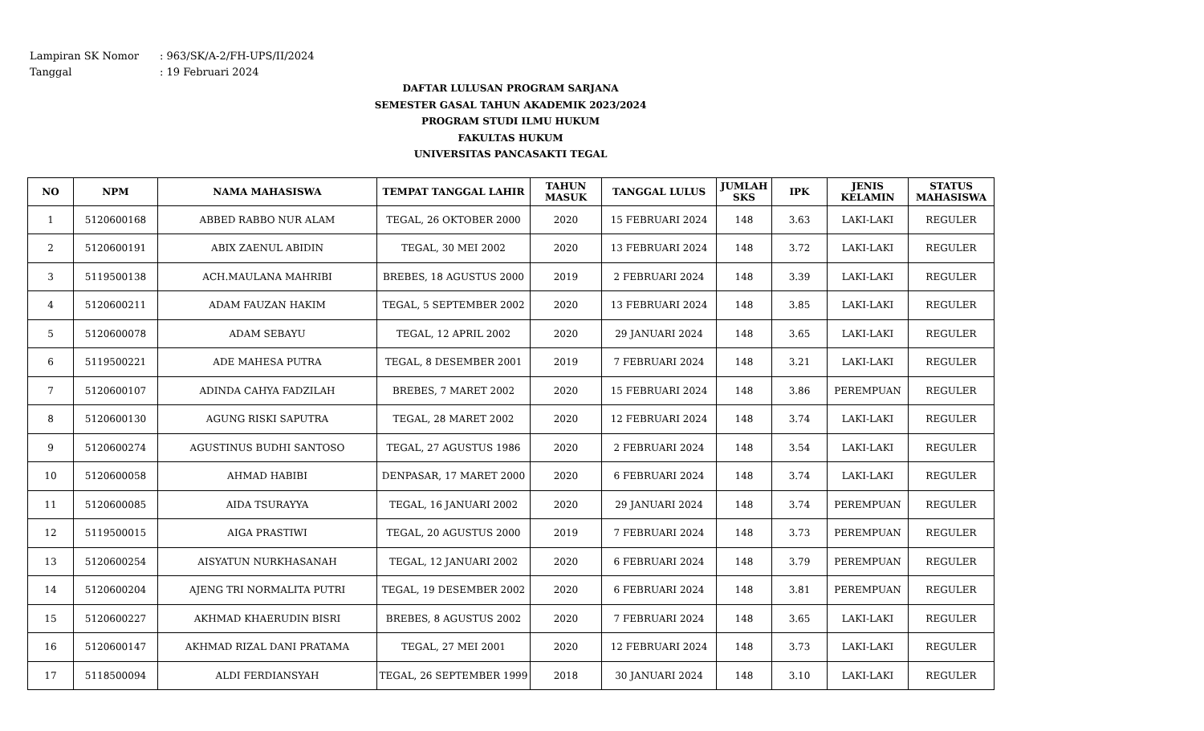Lampiran SK Nomor: 963/SK/A-2/FH-UPS/II/2024
Tanggal: 19 Februari 2024
DAFTAR LULUSAN PROGRAM SARJANA
SEMESTER GASAL TAHUN AKADEMIK 2023/2024
PROGRAM STUDI ILMU HUKUM
FAKULTAS HUKUM
UNIVERSITAS PANCASAKTI TEGAL
| NO | NPM | NAMA MAHASISWA | TEMPAT TANGGAL LAHIR | TAHUN MASUK | TANGGAL LULUS | JUMLAH SKS | IPK | JENIS KELAMIN | STATUS MAHASISWA |
| --- | --- | --- | --- | --- | --- | --- | --- | --- | --- |
| 1 | 5120600168 | ABBED RABBO NUR ALAM | TEGAL, 26 OKTOBER 2000 | 2020 | 15 FEBRUARI 2024 | 148 | 3.63 | LAKI-LAKI | REGULER |
| 2 | 5120600191 | ABIX ZAENUL ABIDIN | TEGAL, 30 MEI 2002 | 2020 | 13 FEBRUARI 2024 | 148 | 3.72 | LAKI-LAKI | REGULER |
| 3 | 5119500138 | ACH.MAULANA MAHRIBI | BREBES, 18 AGUSTUS 2000 | 2019 | 2 FEBRUARI 2024 | 148 | 3.39 | LAKI-LAKI | REGULER |
| 4 | 5120600211 | ADAM FAUZAN HAKIM | TEGAL, 5 SEPTEMBER 2002 | 2020 | 13 FEBRUARI 2024 | 148 | 3.85 | LAKI-LAKI | REGULER |
| 5 | 5120600078 | ADAM SEBAYU | TEGAL, 12 APRIL 2002 | 2020 | 29 JANUARI 2024 | 148 | 3.65 | LAKI-LAKI | REGULER |
| 6 | 5119500221 | ADE MAHESA PUTRA | TEGAL, 8 DESEMBER 2001 | 2019 | 7 FEBRUARI 2024 | 148 | 3.21 | LAKI-LAKI | REGULER |
| 7 | 5120600107 | ADINDA CAHYA FADZILAH | BREBES, 7 MARET 2002 | 2020 | 15 FEBRUARI 2024 | 148 | 3.86 | PEREMPUAN | REGULER |
| 8 | 5120600130 | AGUNG RISKI SAPUTRA | TEGAL, 28 MARET 2002 | 2020 | 12 FEBRUARI 2024 | 148 | 3.74 | LAKI-LAKI | REGULER |
| 9 | 5120600274 | AGUSTINUS BUDHI SANTOSO | TEGAL, 27 AGUSTUS 1986 | 2020 | 2 FEBRUARI 2024 | 148 | 3.54 | LAKI-LAKI | REGULER |
| 10 | 5120600058 | AHMAD HABIBI | DENPASAR, 17 MARET 2000 | 2020 | 6 FEBRUARI 2024 | 148 | 3.74 | LAKI-LAKI | REGULER |
| 11 | 5120600085 | AIDA TSURAYYA | TEGAL, 16 JANUARI 2002 | 2020 | 29 JANUARI 2024 | 148 | 3.74 | PEREMPUAN | REGULER |
| 12 | 5119500015 | AIGA PRASTIWI | TEGAL, 20 AGUSTUS 2000 | 2019 | 7 FEBRUARI 2024 | 148 | 3.73 | PEREMPUAN | REGULER |
| 13 | 5120600254 | AISYATUN NURKHASANAH | TEGAL, 12 JANUARI 2002 | 2020 | 6 FEBRUARI 2024 | 148 | 3.79 | PEREMPUAN | REGULER |
| 14 | 5120600204 | AJENG TRI NORMALITA PUTRI | TEGAL, 19 DESEMBER 2002 | 2020 | 6 FEBRUARI 2024 | 148 | 3.81 | PEREMPUAN | REGULER |
| 15 | 5120600227 | AKHMAD KHAERUDIN BISRI | BREBES, 8 AGUSTUS 2002 | 2020 | 7 FEBRUARI 2024 | 148 | 3.65 | LAKI-LAKI | REGULER |
| 16 | 5120600147 | AKHMAD RIZAL DANI PRATAMA | TEGAL, 27 MEI 2001 | 2020 | 12 FEBRUARI 2024 | 148 | 3.73 | LAKI-LAKI | REGULER |
| 17 | 5118500094 | ALDI FERDIANSYAH | TEGAL, 26 SEPTEMBER 1999 | 2018 | 30 JANUARI 2024 | 148 | 3.10 | LAKI-LAKI | REGULER |